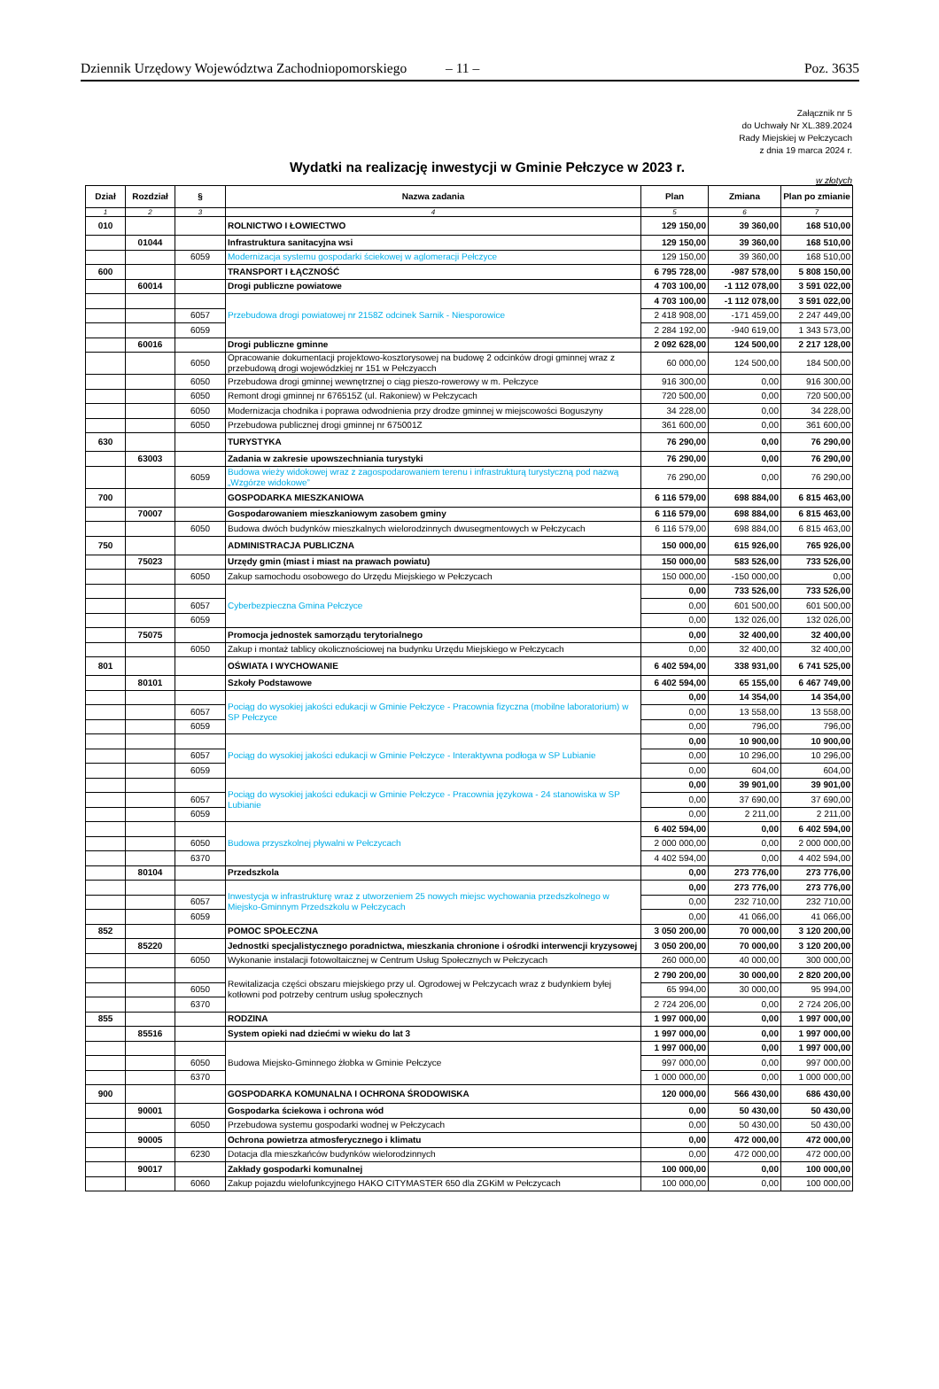Dziennik Urzędowy Województwa Zachodniopomorskiego – 11 – Poz. 3635
Załącznik nr 5
do Uchwały Nr XL.389.2024
Rady Miejskiej w Pełczycach
z dnia 19 marca 2024 r.
Wydatki na realizację inwestycji w Gminie Pełczyce w 2023 r.
w złotych
| Dział | Rozdział | § | Nazwa zadania | Plan | Zmiana | Plan po zmianie |
| --- | --- | --- | --- | --- | --- | --- |
| 1 | 2 | 3 | 4 | 5 | 6 | 7 |
| 010 | | | ROLNICTWO I ŁOWIECTWO | 129 150,00 | 39 360,00 | 168 510,00 |
| | 01044 | | Infrastruktura sanitacyjna wsi | 129 150,00 | 39 360,00 | 168 510,00 |
| | | 6059 | Modernizacja systemu gospodarki ściekowej w aglomeracji Pełczyce | 129 150,00 | 39 360,00 | 168 510,00 |
| 600 | | | TRANSPORT I ŁĄCZNOŚĆ | 6 795 728,00 | -987 578,00 | 5 808 150,00 |
| | 60014 | | Drogi publiczne powiatowe | 4 703 100,00 | -1 112 078,00 | 3 591 022,00 |
| | | | Przebudowa drogi powiatowej nr 2158Z odcinek Sarnik - Niesporowice | 4 703 100,00 | -1 112 078,00 | 3 591 022,00 |
| | | 6057 | | 2 418 908,00 | -171 459,00 | 2 247 449,00 |
| | | 6059 | | 2 284 192,00 | -940 619,00 | 1 343 573,00 |
| | 60016 | | Drogi publiczne gminne | 2 092 628,00 | 124 500,00 | 2 217 128,00 |
| | | 6050 | Opracowanie dokumentacji projektowo-kosztorysowej na budowę 2 odcinków drogi gminnej wraz z przebudową drogi wojewódzkiej nr 151 w Pełczyacch | 60 000,00 | 124 500,00 | 184 500,00 |
| | | 6050 | Przebudowa drogi gminnej wewnętrznej o ciąg pieszo-rowerowy w m. Pełczyce | 916 300,00 | 0,00 | 916 300,00 |
| | | 6050 | Remont drogi gminnej nr 676515Z (ul. Rakoniew) w Pełczycach | 720 500,00 | 0,00 | 720 500,00 |
| | | 6050 | Modernizacja chodnika i poprawa odwodnienia przy drodze gminnej w miejscowości Boguszyny | 34 228,00 | 0,00 | 34 228,00 |
| | | 6050 | Przebudowa publicznej drogi gminnej nr 675001Z | 361 600,00 | 0,00 | 361 600,00 |
| 630 | | | TURYSTYKA | 76 290,00 | 0,00 | 76 290,00 |
| | 63003 | | Zadania w zakresie upowszechniania turystyki | 76 290,00 | 0,00 | 76 290,00 |
| | | 6059 | Budowa wieży widokowej wraz z zagospodarowaniem terenu i infrastrukturą turystyczną pod nazwą „Wzgórze widokowe” | 76 290,00 | 0,00 | 76 290,00 |
| 700 | | | GOSPODARKA MIESZKANIOWA | 6 116 579,00 | 698 884,00 | 6 815 463,00 |
| | 70007 | | Gospodarowaniem mieszkaniowym zasobem gminy | 6 116 579,00 | 698 884,00 | 6 815 463,00 |
| | | 6050 | Budowa dwóch budynków mieszkalnych wielorodzinnych dwusegmentowych w Pełczycach | 6 116 579,00 | 698 884,00 | 6 815 463,00 |
| 750 | | | ADMINISTRACJA PUBLICZNA | 150 000,00 | 615 926,00 | 765 926,00 |
| | 75023 | | Urzędy gmin (miast i miast na prawach powiatu) | 150 000,00 | 583 526,00 | 733 526,00 |
| | | 6050 | Zakup samochodu osobowego do Urzędu Miejskiego w Pełczycach | 150 000,00 | -150 000,00 | 0,00 |
| | | | Cyberbezpieczna Gmina Pełczyce | 0,00 | 733 526,00 | 733 526,00 |
| | | 6057 | | 0,00 | 601 500,00 | 601 500,00 |
| | | 6059 | | 0,00 | 132 026,00 | 132 026,00 |
| | 75075 | | Promocja jednostek samorządu terytorialnego | 0,00 | 32 400,00 | 32 400,00 |
| | | 6050 | Zakup i montaż tablicy okolicznościowej na budynku Urzędu Miejskiego w Pełczycach | 0,00 | 32 400,00 | 32 400,00 |
| 801 | | | OŚWIATA I WYCHOWANIE | 6 402 594,00 | 338 931,00 | 6 741 525,00 |
| | 80101 | | Szkoły Podstawowe | 6 402 594,00 | 65 155,00 | 6 467 749,00 |
| | | | Pociąg do wysokiej jakości edukacji w Gminie Pełczyce - Pracownia fizyczna (mobilne laboratorium) w SP Pełczyce | 0,00 | 14 354,00 | 14 354,00 |
| | | 6057 | | 0,00 | 13 558,00 | 13 558,00 |
| | | 6059 | | 0,00 | 796,00 | 796,00 |
| | | | Pociąg do wysokiej jakości edukacji w Gminie Pełczyce - Interaktywna podłoga w SP Lubianie | 0,00 | 10 900,00 | 10 900,00 |
| | | 6057 | | 0,00 | 10 296,00 | 10 296,00 |
| | | 6059 | | 0,00 | 604,00 | 604,00 |
| | | | Pociąg do wysokiej jakości edukacji w Gminie Pełczyce - Pracownia językowa - 24 stanowiska w SP Lubianie | 0,00 | 39 901,00 | 39 901,00 |
| | | 6057 | | 0,00 | 37 690,00 | 37 690,00 |
| | | 6059 | | 0,00 | 2 211,00 | 2 211,00 |
| | | | Budowa przyszkolnej pływalni w Pełczycach | 6 402 594,00 | 0,00 | 6 402 594,00 |
| | | 6050 | | 2 000 000,00 | 0,00 | 2 000 000,00 |
| | | 6370 | | 4 402 594,00 | 0,00 | 4 402 594,00 |
| | 80104 | | Przedszkola | 0,00 | 273 776,00 | 273 776,00 |
| | | | Inwestycja w infrastrukturę wraz z utworzeniem 25 nowych miejsc wychowania przedszkolnego w Miejsko-Gminnym Przedszkolu w Pełczycach | 0,00 | 273 776,00 | 273 776,00 |
| | | 6057 | | 0,00 | 232 710,00 | 232 710,00 |
| | | 6059 | | 0,00 | 41 066,00 | 41 066,00 |
| 852 | | | POMOC SPOŁECZNA | 3 050 200,00 | 70 000,00 | 3 120 200,00 |
| | 85220 | | Jednostki specjalistycznego poradnictwa, mieszkania chronione i ośrodki interwencji kryzysowej | 3 050 200,00 | 70 000,00 | 3 120 200,00 |
| | | 6050 | Wykonanie instalacji fotowoltaicznej w Centrum Usług Społecznych w Pełczycach | 260 000,00 | 40 000,00 | 300 000,00 |
| | | | Rewitalizacja części obszaru miejskiego przy ul. Ogrodowej w Pełczycach wraz z budynkiem byłej kotłowni pod potrzeby centrum usług społecznych | 2 790 200,00 | 30 000,00 | 2 820 200,00 |
| | | 6050 | | 65 994,00 | 30 000,00 | 95 994,00 |
| | | 6370 | | 2 724 206,00 | 0,00 | 2 724 206,00 |
| 855 | | | RODZINA | 1 997 000,00 | 0,00 | 1 997 000,00 |
| | 85516 | | System opieki nad dziećmi w wieku do lat 3 | 1 997 000,00 | 0,00 | 1 997 000,00 |
| | | | Budowa Miejsko-Gminnego żłobka w Gminie Pełczyce | 1 997 000,00 | 0,00 | 1 997 000,00 |
| | | 6050 | | 997 000,00 | 0,00 | 997 000,00 |
| | | 6370 | | 1 000 000,00 | 0,00 | 1 000 000,00 |
| 900 | | | GOSPODARKA KOMUNALNA I OCHRONA ŚRODOWISKA | 120 000,00 | 566 430,00 | 686 430,00 |
| | 90001 | | Gospodarka ściekowa i ochrona wód | 0,00 | 50 430,00 | 50 430,00 |
| | | 6050 | Przebudowa systemu gospodarki wodnej w Pełczycach | 0,00 | 50 430,00 | 50 430,00 |
| | 90005 | | Ochrona powietrza atmosferycznego i klimatu | 0,00 | 472 000,00 | 472 000,00 |
| | | 6230 | Dotacja dla mieszkańców budynków wielorodzinnych | 0,00 | 472 000,00 | 472 000,00 |
| | 90017 | | Zakłady gospodarki komunalnej | 100 000,00 | 0,00 | 100 000,00 |
| | | 6060 | Zakup pojazdu wielofunkcyjnego HAKO CITYMASTER 650 dla ZGKiM w Pełczycach | 100 000,00 | 0,00 | 100 000,00 |